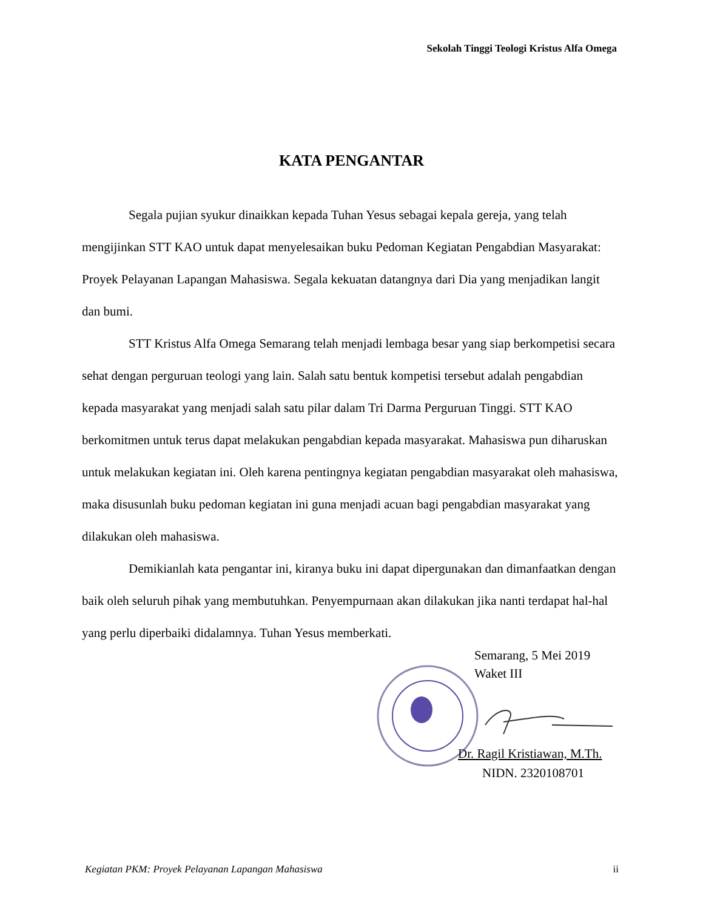Sekolah Tinggi Teologi Kristus Alfa Omega
KATA PENGANTAR
Segala pujian syukur dinaikkan kepada Tuhan Yesus sebagai kepala gereja, yang telah mengijinkan STT KAO untuk dapat menyelesaikan buku Pedoman Kegiatan Pengabdian Masyarakat: Proyek Pelayanan Lapangan Mahasiswa. Segala kekuatan datangnya dari Dia yang menjadikan langit dan bumi.
STT Kristus Alfa Omega Semarang telah menjadi lembaga besar yang siap berkompetisi secara sehat dengan perguruan teologi yang lain. Salah satu bentuk kompetisi tersebut adalah pengabdian kepada masyarakat yang menjadi salah satu pilar dalam Tri Darma Perguruan Tinggi. STT KAO berkomitmen untuk terus dapat melakukan pengabdian kepada masyarakat. Mahasiswa pun diharuskan untuk melakukan kegiatan ini. Oleh karena pentingnya kegiatan pengabdian masyarakat oleh mahasiswa, maka disusunlah buku pedoman kegiatan ini guna menjadi acuan bagi pengabdian masyarakat yang dilakukan oleh mahasiswa.
Demikianlah kata pengantar ini, kiranya buku ini dapat dipergunakan dan dimanfaatkan dengan baik oleh seluruh pihak yang membutuhkan. Penyempurnaan akan dilakukan jika nanti terdapat hal-hal yang perlu diperbaiki didalamnya. Tuhan Yesus memberkati.
Semarang, 5 Mei 2019
Waket III
Dr. Ragil Kristiawan, M.Th.
NIDN. 2320108701
Kegiatan PKM: Proyek Pelayanan Lapangan Mahasiswa ii